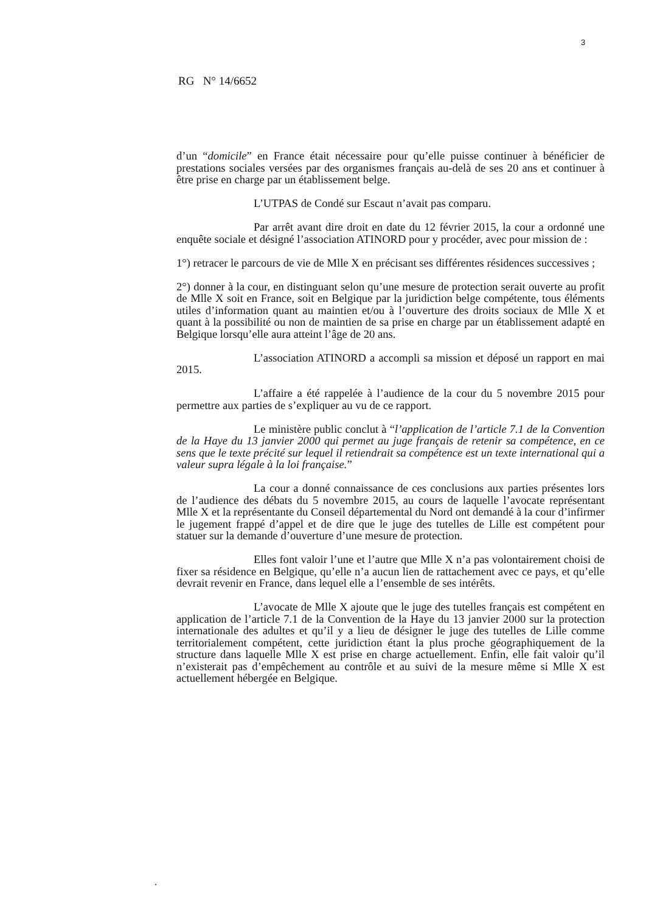3
RG N° 14/6652
d’un “domicile” en France était nécessaire pour qu’elle puisse continuer à bénéficier de prestations sociales versées par des organismes français au-delà de ses 20 ans et continuer à être prise en charge par un établissement belge.
L’UTPAS de Condé sur Escaut n’avait pas comparu.
Par arrêt avant dire droit en date du 12 février 2015, la cour a ordonné une enquête sociale et désigné l’association ATINORD pour y procéder, avec pour mission de :
1°) retracer le parcours de vie de Mlle X en précisant ses différentes résidences successives ;
2°) donner à la cour, en distinguant selon qu’une mesure de protection serait ouverte au profit de Mlle X soit en France, soit en Belgique par la juridiction belge compétente, tous éléments utiles d’information quant au maintien et/ou à l’ouverture des droits sociaux de Mlle X et quant à la possibilité ou non de maintien de sa prise en charge par un établissement adapté en Belgique lorsqu’elle aura atteint l’âge de 20 ans.
L’association ATINORD a accompli sa mission et déposé un rapport en mai 2015.
L’affaire a été rappelée à l’audience de la cour du 5 novembre 2015 pour permettre aux parties de s’expliquer au vu de ce rapport.
Le ministère public conclut à “l’application de l’article 7.1 de la Convention de la Haye du 13 janvier 2000 qui permet au juge français de retenir sa compétence, en ce sens que le texte précité sur lequel il retiendrait sa compétence est un texte international qui a valeur supra légale à la loi française.”
La cour a donné connaissance de ces conclusions aux parties présentes lors de l’audience des débats du 5 novembre 2015, au cours de laquelle l’avocate représentant Mlle X et la représentante du Conseil départemental du Nord ont demandé à la cour d’infirmer le jugement frappé d’appel et de dire que le juge des tutelles de Lille est compétent pour statuer sur la demande d’ouverture d’une mesure de protection.
Elles font valoir l’une et l’autre que Mlle X n’a pas volontairement choisi de fixer sa résidence en Belgique, qu’elle n’a aucun lien de rattachement avec ce pays, et qu’elle devrait revenir en France, dans lequel elle a l’ensemble de ses intérêts.
L’avocate de Mlle X ajoute que le juge des tutelles français est compétent en application de l’article 7.1 de la Convention de la Haye du 13 janvier 2000 sur la protection internationale des adultes et qu’il y a lieu de désigner le juge des tutelles de Lille comme territorialement compétent, cette juridiction étant la plus proche géographiquement de la structure dans laquelle Mlle X est prise en charge actuellement. Enfin, elle fait valoir qu’il n’existerait pas d’empêchement au contrôle et au suivi de la mesure même si Mlle X est actuellement hébergée en Belgique.
.